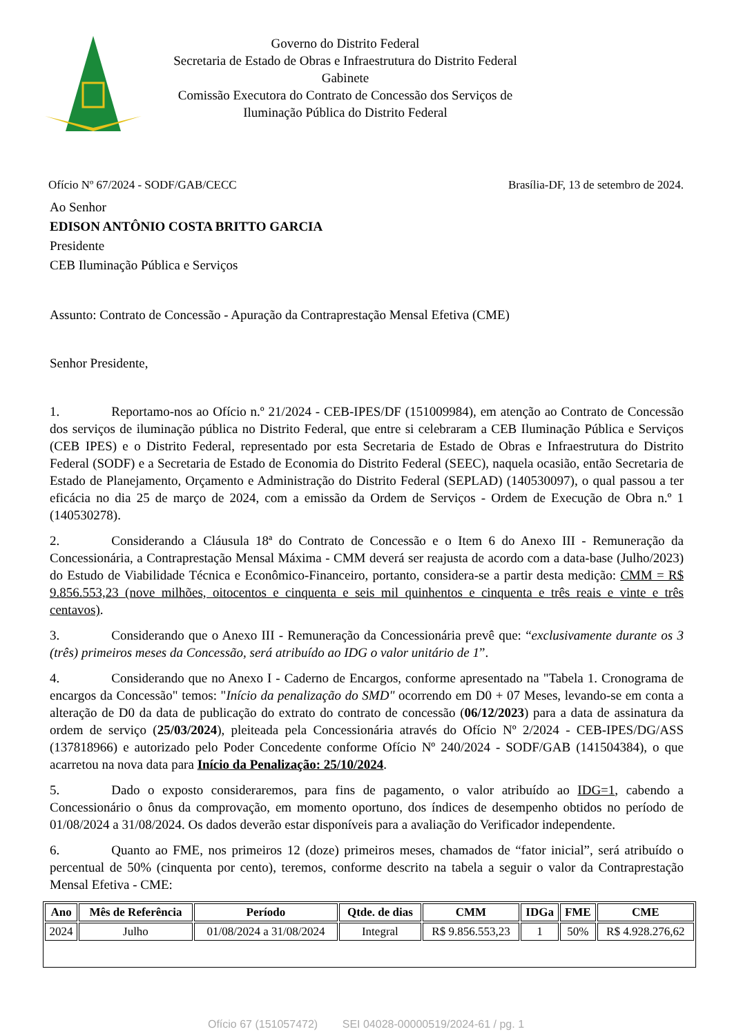Governo do Distrito Federal
Secretaria de Estado de Obras e Infraestrutura do Distrito Federal
Gabinete
Comissão Executora do Contrato de Concessão dos Serviços de Iluminação Pública do Distrito Federal
Ofício Nº 67/2024 - SODF/GAB/CECC Brasília-DF, 13 de setembro de 2024.
Ao Senhor
EDISON ANTÔNIO COSTA BRITTO GARCIA
Presidente
CEB Iluminação Pública e Serviços
Assunto: Contrato de Concessão - Apuração da Contraprestação Mensal Efetiva (CME)
Senhor Presidente,
1. Reportamo-nos ao Ofício n.º 21/2024 - CEB-IPES/DF (151009984), em atenção ao Contrato de Concessão dos serviços de iluminação pública no Distrito Federal, que entre si celebraram a CEB Iluminação Pública e Serviços (CEB IPES) e o Distrito Federal, representado por esta Secretaria de Estado de Obras e Infraestrutura do Distrito Federal (SODF) e a Secretaria de Estado de Economia do Distrito Federal (SEEC), naquela ocasião, então Secretaria de Estado de Planejamento, Orçamento e Administração do Distrito Federal (SEPLAD) (140530097), o qual passou a ter eficácia no dia 25 de março de 2024, com a emissão da Ordem de Serviços - Ordem de Execução de Obra n.º 1 (140530278).
2. Considerando a Cláusula 18ª do Contrato de Concessão e o Item 6 do Anexo III - Remuneração da Concessionária, a Contraprestação Mensal Máxima - CMM deverá ser reajusta de acordo com a data-base (Julho/2023) do Estudo de Viabilidade Técnica e Econômico-Financeiro, portanto, considera-se a partir desta medição: CMM = R$ 9.856.553,23 (nove milhões, oitocentos e cinquenta e seis mil quinhentos e cinquenta e três reais e vinte e três centavos).
3. Considerando que o Anexo III - Remuneração da Concessionária prevê que: “exclusivamente durante os 3 (três) primeiros meses da Concessão, será atribuído ao IDG o valor unitário de 1”.
4. Considerando que no Anexo I - Caderno de Encargos, conforme apresentado na "Tabela 1. Cronograma de encargos da Concessão" temos: "Início da penalização do SMD" ocorrendo em D0 + 07 Meses, levando-se em conta a alteração de D0 da data de publicação do extrato do contrato de concessão (06/12/2023) para a data de assinatura da ordem de serviço (25/03/2024), pleiteada pela Concessionária através do Ofício Nº 2/2024 - CEB-IPES/DG/ASS (137818966) e autorizado pelo Poder Concedente conforme Ofício Nº 240/2024 - SODF/GAB (141504384), o que acarretou na nova data para Início da Penalização: 25/10/2024.
5. Dado o exposto consideraremos, para fins de pagamento, o valor atribuído ao IDG=1, cabendo a Concessionário o ônus da comprovação, em momento oportuno, dos índices de desempenho obtidos no período de 01/08/2024 a 31/08/2024. Os dados deverão estar disponíveis para a avaliação do Verificador independente.
6. Quanto ao FME, nos primeiros 12 (doze) primeiros meses, chamados de “fator inicial”, será atribuído o percentual de 50% (cinquenta por cento), teremos, conforme descrito na tabela a seguir o valor da Contraprestação Mensal Efetiva - CME:
| Ano | Mês de Referência | Período | Qtde. de dias | CMM | IDGa | FME | CME |
| --- | --- | --- | --- | --- | --- | --- | --- |
| 2024 | Julho | 01/08/2024 a 31/08/2024 | Integral | R$ 9.856.553,23 | 1 | 50% | R$ 4.928.276,62 |
Ofício 67 (151057472) SEI 04028-00000519/2024-61 / pg. 1